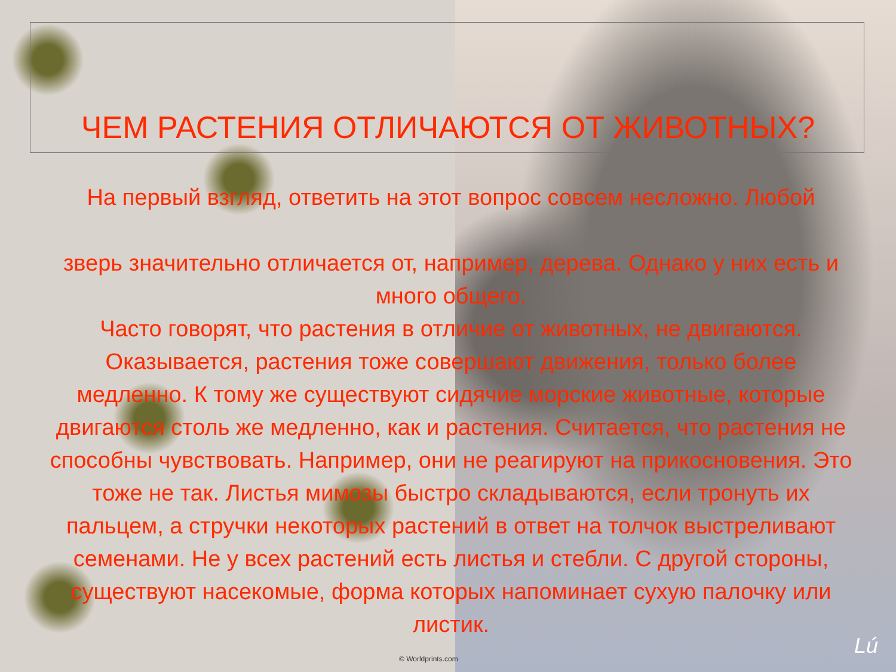ЧЕМ РАСТЕНИЯ ОТЛИЧАЮТСЯ ОТ ЖИВОТНЫХ?
На первый взгляд, ответить на этот вопрос совсем несложно. Любой
зверь значительно отличается от, например, дерева. Однако у них есть и много общего.
Часто говорят, что растения в отличие от животных, не двигаются. Оказывается, растения тоже совершают движения, только более медленно. К тому же существуют сидячие морские животные, которые двигаются столь же медленно, как и растения. Считается, что растения не способны чувствовать. Например, они не реагируют на прикосновения. Это тоже не так. Листья мимозы быстро складываются, если тронуть их пальцем, а стручки некоторых растений в ответ на толчок выстреливают семенами. Не у всех растений есть листья и стебли. С другой стороны, существуют насекомые, форма которых напоминает сухую палочку или листик.
© Worldprints.com Lú